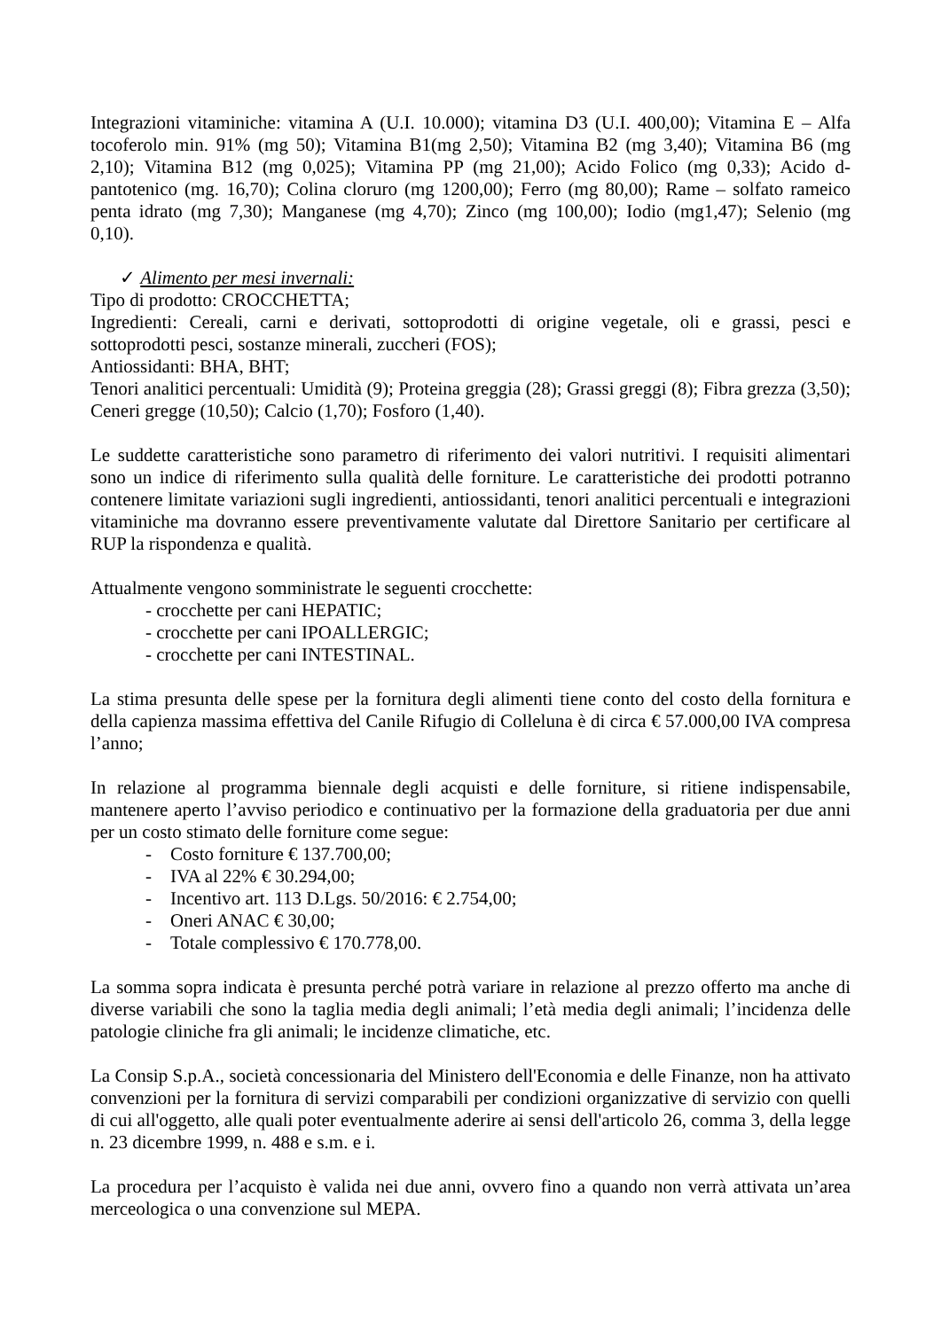Integrazioni vitaminiche: vitamina A (U.I. 10.000); vitamina D3 (U.I. 400,00); Vitamina E – Alfa tocoferolo min. 91% (mg 50); Vitamina B1(mg 2,50); Vitamina B2 (mg 3,40); Vitamina B6 (mg 2,10); Vitamina B12 (mg 0,025); Vitamina PP (mg 21,00); Acido Folico (mg 0,33); Acido d-pantotenico (mg. 16,70); Colina cloruro (mg 1200,00); Ferro (mg 80,00); Rame – solfato rameico penta idrato (mg 7,30); Manganese (mg 4,70); Zinco (mg 100,00); Iodio (mg1,47); Selenio (mg 0,10).
✓ Alimento per mesi invernali:
Tipo di prodotto: CROCCHETTA;
Ingredienti: Cereali, carni e derivati, sottoprodotti di origine vegetale, oli e grassi, pesci e sottoprodotti pesci, sostanze minerali, zuccheri (FOS);
Antiossidanti: BHA, BHT;
Tenori analitici percentuali: Umidità (9); Proteina greggia (28); Grassi greggi (8); Fibra grezza (3,50); Ceneri gregge (10,50); Calcio (1,70); Fosforo (1,40).
Le suddette caratteristiche sono parametro di riferimento dei valori nutritivi. I requisiti alimentari sono un indice di riferimento sulla qualità delle forniture. Le caratteristiche dei prodotti potranno contenere limitate variazioni sugli ingredienti, antiossidanti, tenori analitici percentuali e integrazioni vitaminiche ma dovranno essere preventivamente valutate dal Direttore Sanitario per certificare al RUP la rispondenza e qualità.
Attualmente vengono somministrate le seguenti crocchette:
- crocchette per cani HEPATIC;
- crocchette per cani IPOALLERGIC;
- crocchette per cani INTESTINAL.
La stima presunta delle spese per la fornitura degli alimenti tiene conto del costo della fornitura e della capienza massima effettiva del Canile Rifugio di Colleluna è di circa € 57.000,00 IVA compresa l’anno;
In relazione al programma biennale degli acquisti e delle forniture, si ritiene indispensabile, mantenere aperto l’avviso periodico e continuativo per la formazione della graduatoria per due anni per un costo stimato delle forniture come segue:
- Costo forniture € 137.700,00;
- IVA al 22% € 30.294,00;
- Incentivo art. 113 D.Lgs. 50/2016: € 2.754,00;
- Oneri ANAC € 30,00;
- Totale complessivo € 170.778,00.
La somma sopra indicata è presunta perché potrà variare in relazione al prezzo offerto ma anche di diverse variabili che sono la taglia media degli animali; l’età media degli animali; l’incidenza delle patologie cliniche fra gli animali; le incidenze climatiche, etc.
La Consip S.p.A., società concessionaria del Ministero dell'Economia e delle Finanze, non ha attivato convenzioni per la fornitura di servizi comparabili per condizioni organizzative di servizio con quelli di cui all'oggetto, alle quali poter eventualmente aderire ai sensi dell'articolo 26, comma 3, della legge n. 23 dicembre 1999, n. 488 e s.m. e i.
La procedura per l’acquisto è valida nei due anni, ovvero fino a quando non verrà attivata un’area merceologica o una convenzione sul MEPA.